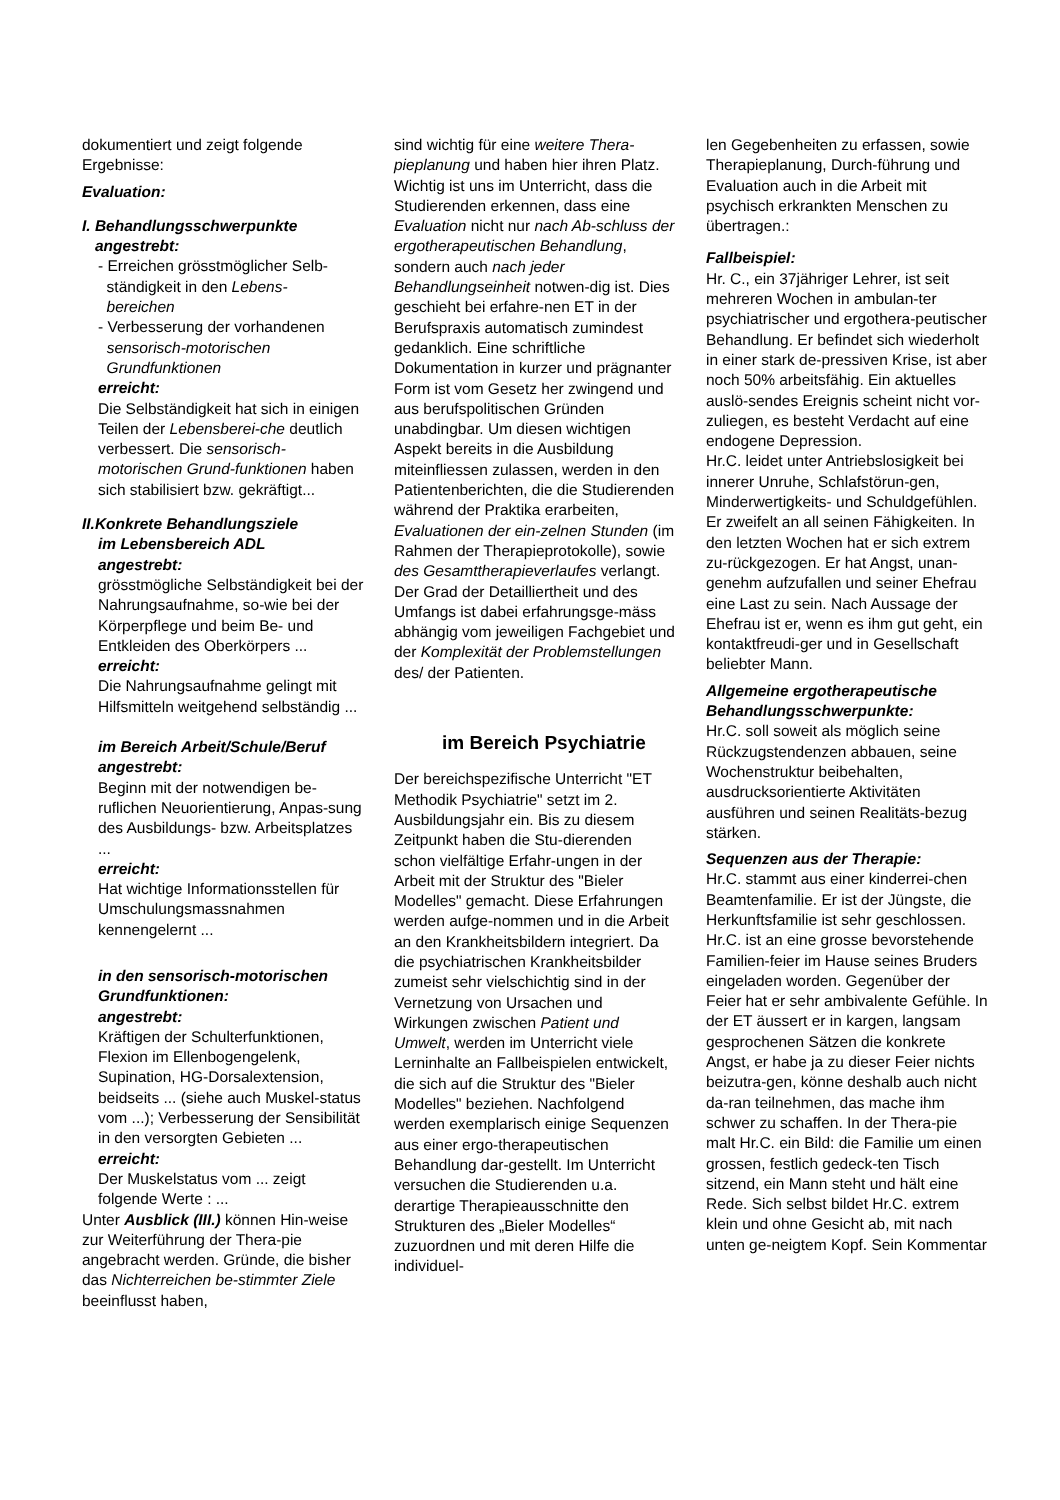dokumentiert und zeigt folgende Ergebnisse:
Evaluation:
I. Behandlungsschwerpunkte
angestrebt:
- Erreichen grösstmöglicher Selb-
ständigkeit in den Lebens-
bereichen
- Verbesserung der vorhandenen
sensorisch-motorischen
Grundfunktionen
erreicht:
Die Selbständigkeit hat sich in einigen Teilen der Lebensberei-che deutlich verbessert. Die sensorisch-motorischen Grund-funktionen haben sich stabilisiert bzw. gekräftigt...
II.Konkrete Behandlungsziele
im Lebensbereich ADL
angestrebt:
grösstmögliche Selbständigkeit bei der Nahrungsaufnahme, so-wie bei der Körperpflege und beim Be- und Entkleiden des Oberkörpers ...
erreicht:
Die Nahrungsaufnahme gelingt mit Hilfsmitteln weitgehend selbständig ...
im Bereich Arbeit/Schule/Beruf
angestrebt:
Beginn mit der notwendigen be-ruflichen Neuorientierung, Anpas-sung des Ausbildungs- bzw. Arbeitsplatzes ...
erreicht:
Hat wichtige Informationsstellen für Umschulungsmassnahmen kennengelernt ...
in den sensorisch-motorischen Grundfunktionen:
angestrebt:
Kräftigen der Schulterfunktionen, Flexion im Ellenbogengelenk, Supination, HG-Dorsalextension, beidseits ... (siehe auch Muskel-status vom ...); Verbesserung der Sensibilität in den versorgten Gebieten ...
erreicht:
Der Muskelstatus vom ... zeigt folgende Werte : ...
Unter Ausblick (III.) können Hin-weise zur Weiterführung der Thera-pie angebracht werden. Gründe, die bisher das Nichterreichen be-stimmter Ziele beeinflusst haben,
sind wichtig für eine weitere Thera-pieplanung und haben hier ihren Platz.
Wichtig ist uns im Unterricht, dass die Studierenden erkennen, dass eine Evaluation nicht nur nach Ab-schluss der ergotherapeutischen Behandlung, sondern auch nach jeder Behandlungseinheit notwen-dig ist. Dies geschieht bei erfahre-nen ET in der Berufspraxis automatisch zumindest gedanklich. Eine schriftliche Dokumentation in kurzer und prägnanter Form ist vom Gesetz her zwingend und aus berufspolitischen Gründen unabdingbar. Um diesen wichtigen Aspekt bereits in die Ausbildung miteinfliessen zulassen, werden in den Patientenberichten, die die Studierenden während der Praktika erarbeiten, Evaluationen der ein-zelnen Stunden (im Rahmen der Therapieprotokolle), sowie des Gesamttherapieverlaufes verlangt. Der Grad der Detailliertheit und des Umfangs ist dabei erfahrungsge-mäss abhängig vom jeweiligen Fachgebiet und der Komplexität der Problemstellungen des/ der Patienten.
im Bereich Psychiatrie
Der bereichspezifische Unterricht "ET Methodik Psychiatrie" setzt im 2. Ausbildungsjahr ein. Bis zu diesem Zeitpunkt haben die Stu-dierenden schon vielfältige Erfahr-ungen in der Arbeit mit der Struktur des "Bieler Modelles" gemacht. Diese Erfahrungen werden aufge-nommen und in die Arbeit an den Krankheitsbildern integriert. Da die psychiatrischen Krankheitsbilder zumeist sehr vielschichtig sind in der Vernetzung von Ursachen und Wirkungen zwischen Patient und Umwelt, werden im Unterricht viele Lerninhalte an Fallbeispielen entwickelt, die sich auf die Struktur des "Bieler Modelles" beziehen. Nachfolgend werden exemplarisch einige Sequenzen aus einer ergo-therapeutischen Behandlung dar-gestellt. Im Unterricht versuchen die Studierenden u.a. derartige Therapieausschnitte den Strukturen des „Bieler Modelles“ zuzuordnen und mit deren Hilfe die individuel-
len Gegebenheiten zu erfassen, sowie Therapieplanung, Durch-führung und Evaluation auch in die Arbeit mit psychisch erkrankten Menschen zu übertragen.:
Fallbeispiel:
Hr. C., ein 37jähriger Lehrer, ist seit mehreren Wochen in ambulan-ter psychiatrischer und ergothera-peutischer Behandlung. Er befindet sich wiederholt in einer stark de-pressiven Krise, ist aber noch 50% arbeitsfähig. Ein aktuelles auslö-sendes Ereignis scheint nicht vor-zuliegen, es besteht Verdacht auf eine endogene Depression.
Hr.C. leidet unter Antriebslosigkeit bei innerer Unruhe, Schlafstörun-gen, Minderwertigkeits- und Schuldgefühlen. Er zweifelt an all seinen Fähigkeiten. In den letzten Wochen hat er sich extrem zu-rückgezogen. Er hat Angst, unan-genehm aufzufallen und seiner Ehefrau eine Last zu sein. Nach Aussage der Ehefrau ist er, wenn es ihm gut geht, ein kontaktfreudi-ger und in Gesellschaft beliebter Mann.
Allgemeine ergotherapeutische Behandlungsschwerpunkte:
Hr.C. soll soweit als möglich seine Rückzugstendenzen abbauen, seine Wochenstruktur beibehalten, ausdrucksorientierte Aktivitäten ausführen und seinen Realitäts-bezug stärken.
Sequenzen aus der Therapie:
Hr.C. stammt aus einer kinderrei-chen Beamtenfamilie. Er ist der Jüngste, die Herkunftsfamilie ist sehr geschlossen. Hr.C. ist an eine grosse bevorstehende Familien-feier im Hause seines Bruders eingeladen worden. Gegenüber der Feier hat er sehr ambivalente Gefühle. In der ET äussert er in kargen, langsam gesprochenen Sätzen die konkrete Angst, er habe ja zu dieser Feier nichts beizutra-gen, könne deshalb auch nicht da-ran teilnehmen, das mache ihm schwer zu schaffen. In der Thera-pie malt Hr.C. ein Bild: die Familie um einen grossen, festlich gedeck-ten Tisch sitzend, ein Mann steht und hält eine Rede. Sich selbst bildet Hr.C. extrem klein und ohne Gesicht ab, mit nach unten ge-neigtem Kopf. Sein Kommentar